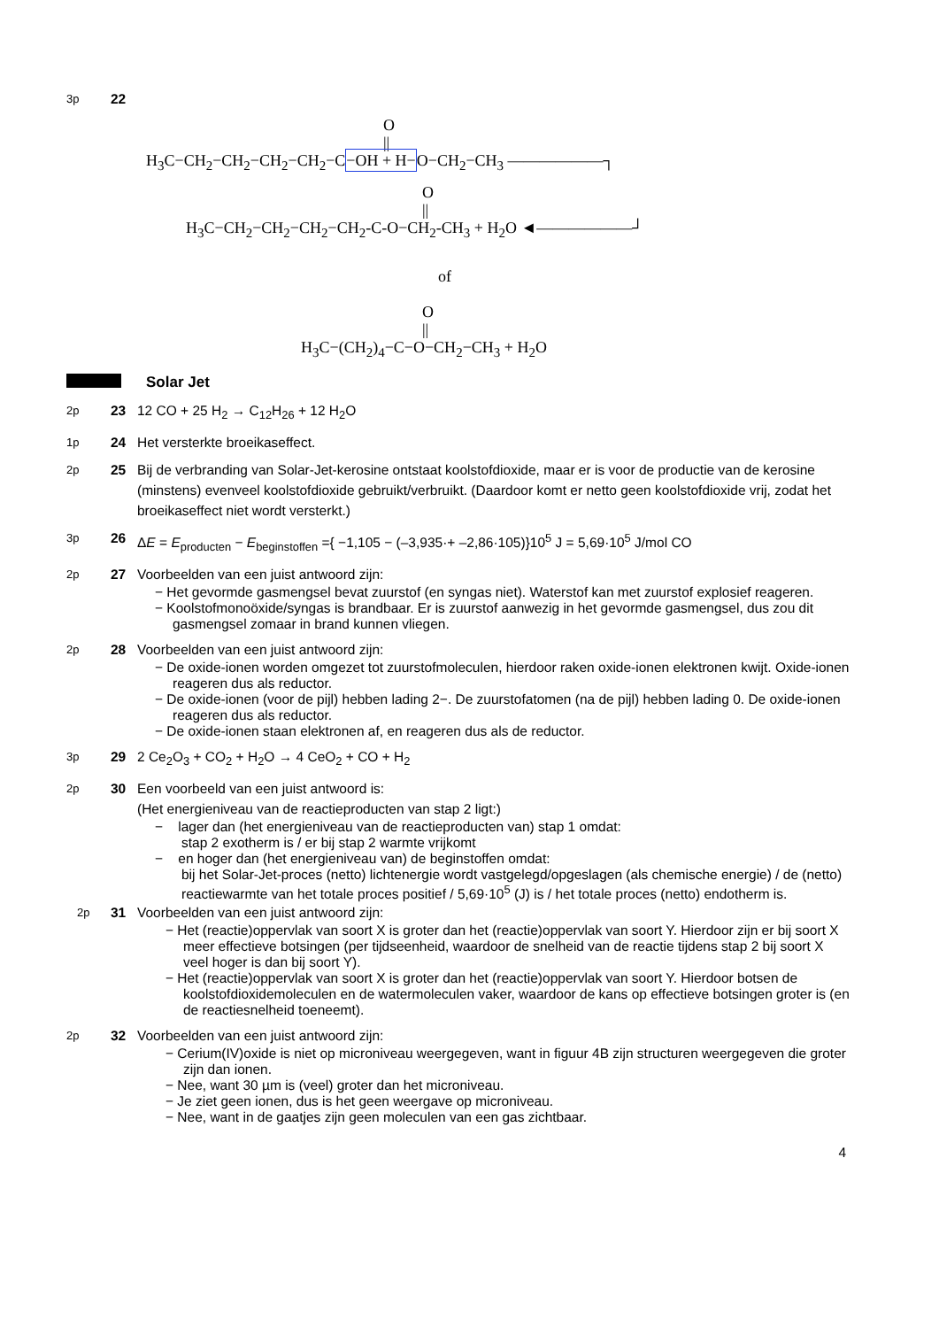3p 22
O
||
H<sub>3</sub>C−CH<sub>2</sub>−CH<sub>2</sub>−CH<sub>2</sub>−CH<sub>2</sub>−C−OH + H−O−CH<sub>2</sub>−CH<sub>3</sub> ——————┐
O
||
H<sub>3</sub>C−CH<sub>2</sub>−CH<sub>2</sub>−CH<sub>2</sub>−CH<sub>2</sub>-C-O−CH<sub>2</sub>-CH<sub>3</sub> + H<sub>2</sub>O ◄——————┘
of
O
||
H<sub>3</sub>C−(CH<sub>2</sub>)<sub>4</sub>−C−O−CH<sub>2</sub>−CH<sub>3</sub> + H<sub>2</sub>O
Solar Jet
2p 23 12 CO + 25 H<sub>2</sub> → C<sub>12</sub>H<sub>26</sub> + 12 H<sub>2</sub>O
1p 24 Het versterkte broeikaseffect.
2p 25 Bij de verbranding van Solar-Jet-kerosine ontstaat koolstofdioxide, maar er is voor de productie van de kerosine (minstens) evenveel koolstofdioxide gebruikt/verbruikt. (Daardoor komt er netto geen koolstofdioxide vrij, zodat het broeikaseffect niet wordt versterkt.)
3p 26 ΔE = E<sub>producten</sub> − E<sub>beginstoffen</sub> ={ −1,105 − (–3,935·+ –2,86·105)}10<sup>5</sup> J = 5,69·10<sup>5</sup> J/mol CO
2p 27 Voorbeelden van een juist antwoord zijn:
− Het gevormde gasmengsel bevat zuurstof (en syngas niet). Waterstof kan met zuurstof explosief reageren.
− Koolstofmonoöxide/syngas is brandbaar. Er is zuurstof aanwezig in het gevormde gasmengsel, dus zou dit gasmengsel zomaar in brand kunnen vliegen.
2p 28 Voorbeelden van een juist antwoord zijn:
− De oxide-ionen worden omgezet tot zuurstofmoleculen, hierdoor raken oxide-ionen elektronen kwijt. Oxide-ionen reageren dus als reductor.
− De oxide-ionen (voor de pijl) hebben lading 2−. De zuurstofatomen (na de pijl) hebben lading 0. De oxide-ionen reageren dus als reductor.
− De oxide-ionen staan elektronen af, en reageren dus als de reductor.
3p 29 2 Ce<sub>2</sub>O<sub>3</sub> + CO<sub>2</sub> + H<sub>2</sub>O → 4 CeO<sub>2</sub> + CO + H<sub>2</sub>
2p 30 Een voorbeeld van een juist antwoord is:
(Het energieniveau van de reactieproducten van stap 2 ligt:)
− lager dan (het energieniveau van de reactieproducten van) stap 1 omdat:
stap 2 exotherm is / er bij stap 2 warmte vrijkomt
− en hoger dan (het energieniveau van) de beginstoffen omdat:
bij het Solar-Jet-proces (netto) lichtenergie wordt vastgelegd/opgeslagen (als chemische energie) / de (netto) reactiewarmte van het totale proces positief / 5,69·10<sup>5</sup> (J) is / het totale proces (netto) endotherm is.
2p 31 Voorbeelden van een juist antwoord zijn:
− Het (reactie)oppervlak van soort X is groter dan het (reactie)oppervlak van soort Y. Hierdoor zijn er bij soort X meer effectieve botsingen (per tijdseenheid, waardoor de snelheid van de reactie tijdens stap 2 bij soort X veel hoger is dan bij soort Y).
− Het (reactie)oppervlak van soort X is groter dan het (reactie)oppervlak van soort Y. Hierdoor botsen de koolstofdioxidemoleculen en de watermoleculen vaker, waardoor de kans op effectieve botsingen groter is (en de reactiesnelheid toeneemt).
2p 32 Voorbeelden van een juist antwoord zijn:
− Cerium(IV)oxide is niet op microniveau weergegeven, want in figuur 4B zijn structuren weergegeven die groter zijn dan ionen.
− Nee, want 30 µm is (veel) groter dan het microniveau.
− Je ziet geen ionen, dus is het geen weergave op microniveau.
− Nee, want in de gaatjes zijn geen moleculen van een gas zichtbaar.
4